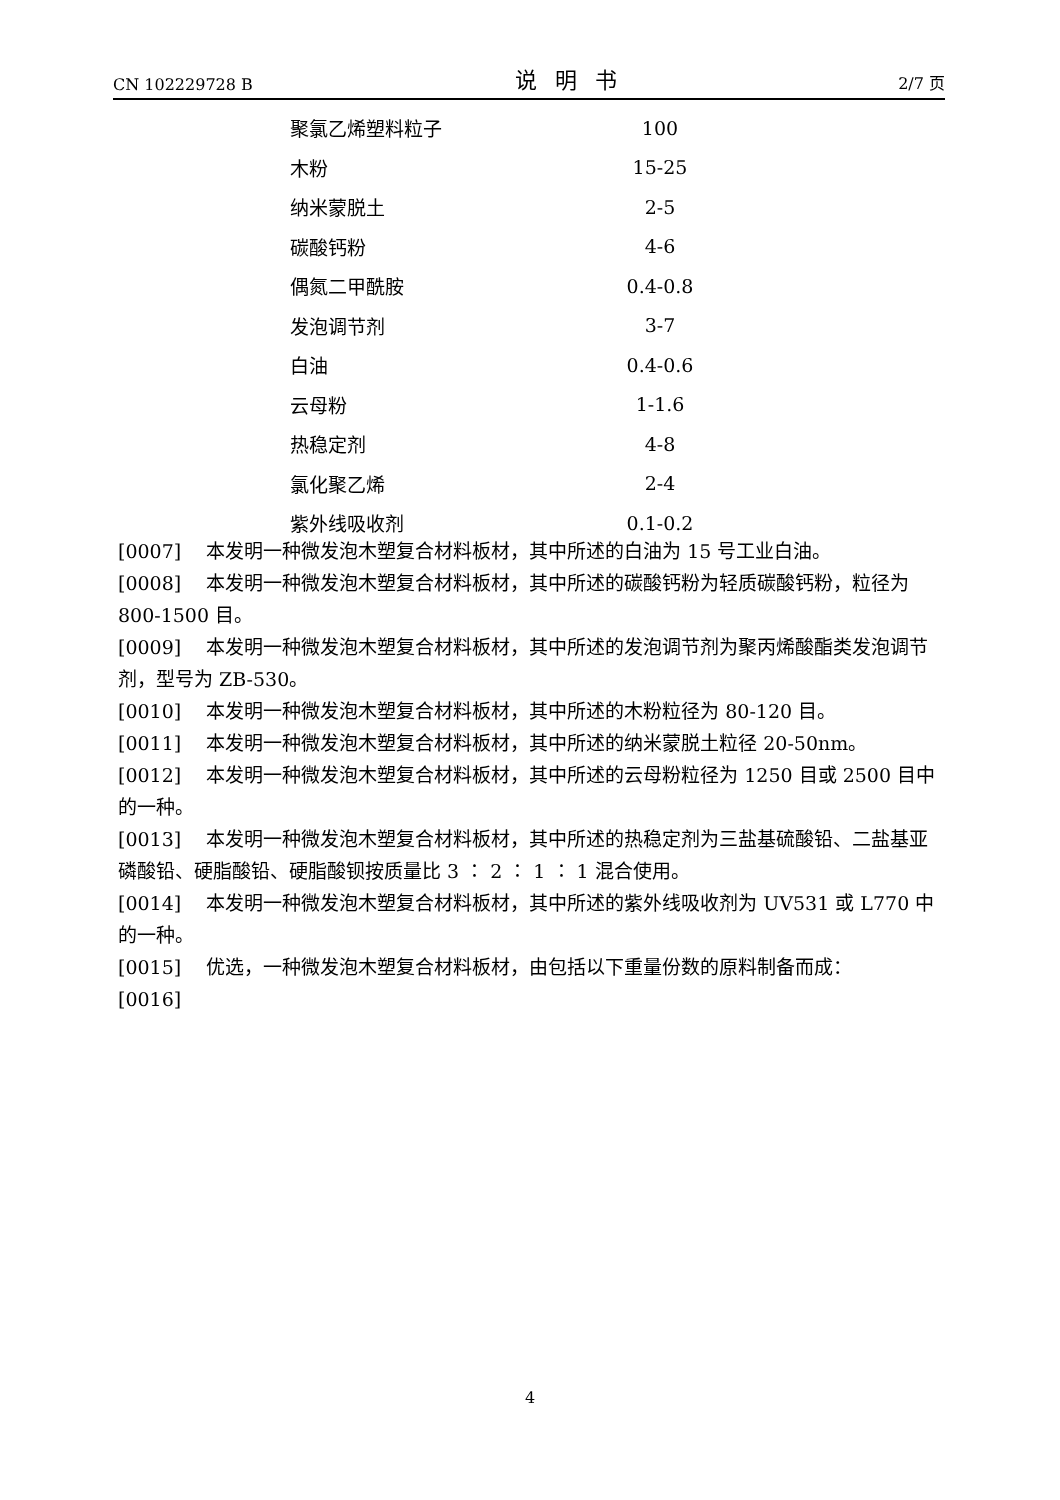CN 102229728 B 说明书 2/7 页
| 聚氯乙烯塑料粒子 | 100 |
| 木粉 | 15-25 |
| 纳米蒙脱土 | 2-5 |
| 碳酸钙粉 | 4-6 |
| 偶氮二甲酰胺 | 0.4-0.8 |
| 发泡调节剂 | 3-7 |
| 白油 | 0.4-0.6 |
| 云母粉 | 1-1.6 |
| 热稳定剂 | 4-8 |
| 氯化聚乙烯 | 2-4 |
| 紫外线吸收剂 | 0.1-0.2 |
[0007] 　本发明一种微发泡木塑复合材料板材，其中所述的白油为 15 号工业白油。
[0008] 　本发明一种微发泡木塑复合材料板材，其中所述的碳酸钙粉为轻质碳酸钙粉，粒径为 800-1500 目。
[0009] 　本发明一种微发泡木塑复合材料板材，其中所述的发泡调节剂为聚丙烯酸酯类发泡调节剂，型号为 ZB-530。
[0010] 　本发明一种微发泡木塑复合材料板材，其中所述的木粉粒径为 80-120 目。
[0011] 　本发明一种微发泡木塑复合材料板材，其中所述的纳米蒙脱土粒径 20-50nm。
[0012] 　本发明一种微发泡木塑复合材料板材，其中所述的云母粉粒径为 1250 目或 2500 目中的一种。
[0013] 　本发明一种微发泡木塑复合材料板材，其中所述的热稳定剂为三盐基硫酸铅、二盐基亚磷酸铅、硬脂酸铅、硬脂酸钡按质量比 3 ∶ 2 ∶ 1 ∶ 1 混合使用。
[0014] 　本发明一种微发泡木塑复合材料板材，其中所述的紫外线吸收剂为 UV531 或 L770 中的一种。
[0015] 　优选，一种微发泡木塑复合材料板材，由包括以下重量份数的原料制备而成：
[0016]
4